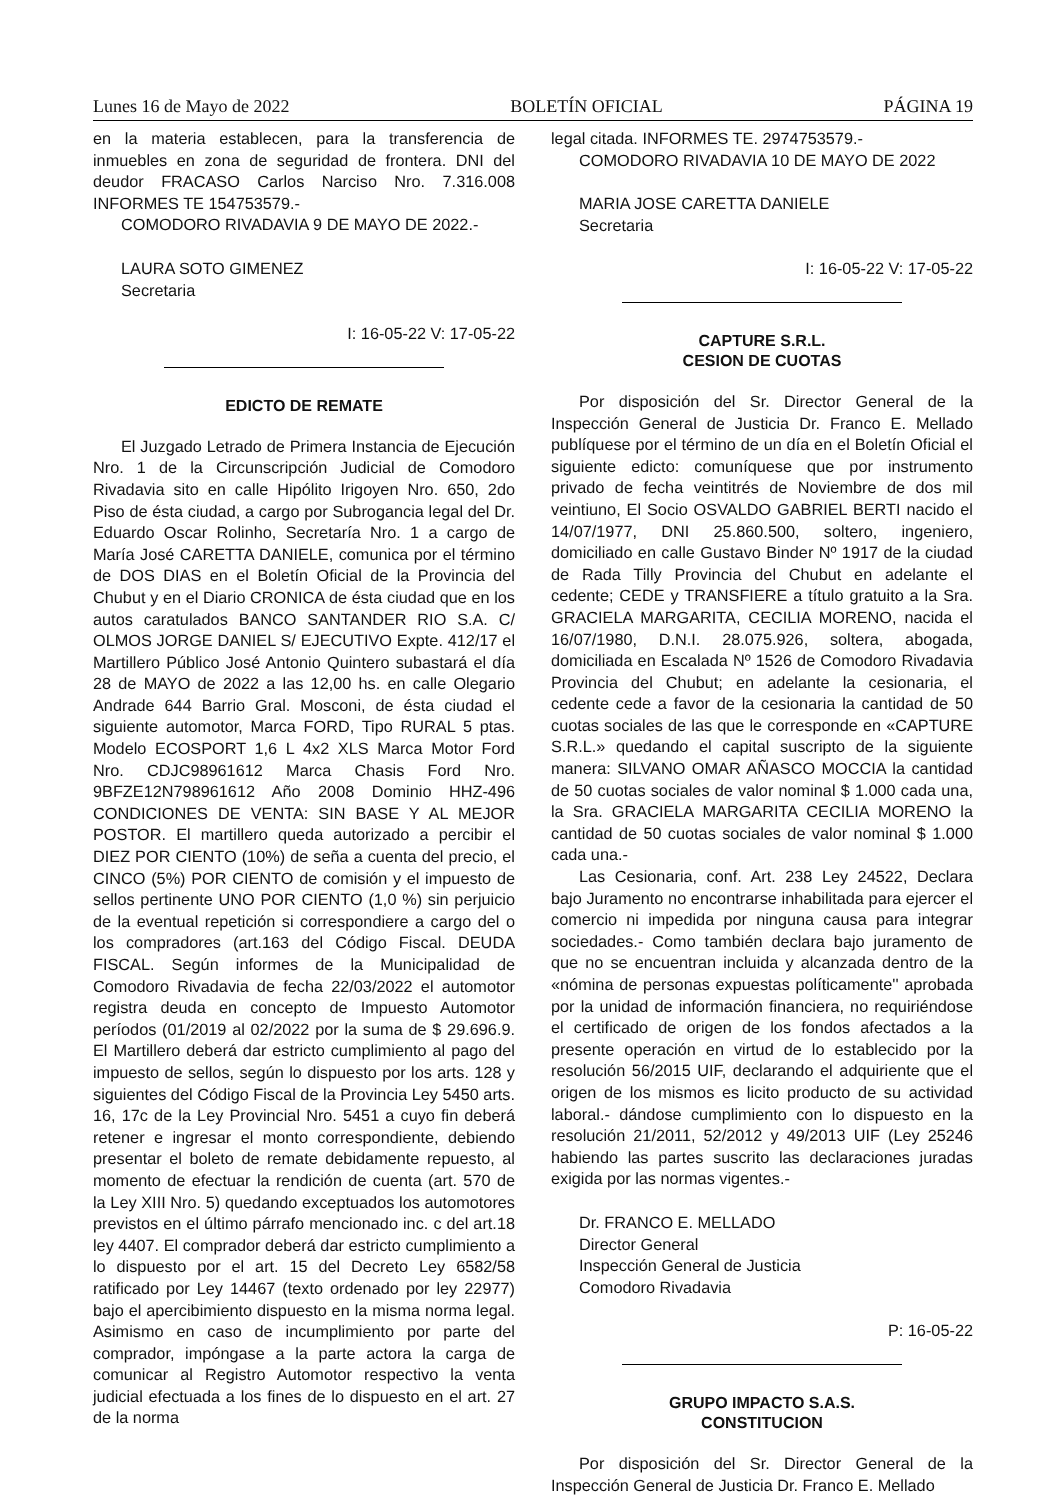Lunes 16 de Mayo de 2022 BOLETÍN OFICIAL PÁGINA 19
en la materia establecen, para la transferencia de inmuebles en zona de seguridad de frontera. DNI del deudor FRACASO Carlos Narciso Nro. 7.316.008 INFORMES TE 154753579.-
COMODORO RIVADAVIA 9 DE MAYO DE 2022.-
LAURA SOTO GIMENEZ
Secretaria
I: 16-05-22 V: 17-05-22
EDICTO DE REMATE
El Juzgado Letrado de Primera Instancia de Ejecución Nro. 1 de la Circunscripción Judicial de Comodoro Rivadavia sito en calle Hipólito Irigoyen Nro. 650, 2do Piso de ésta ciudad, a cargo por Subrogancia legal del Dr. Eduardo Oscar Rolinho, Secretaría Nro. 1 a cargo de María José CARETTA DANIELE, comunica por el término de DOS DIAS en el Boletín Oficial de la Provincia del Chubut y en el Diario CRONICA de ésta ciudad que en los autos caratulados BANCO SANTANDER RIO S.A. C/ OLMOS JORGE DANIEL S/ EJECUTIVO Expte. 412/17 el Martillero Público José Antonio Quintero subastará el día 28 de MAYO de 2022 a las 12,00 hs. en calle Olegario Andrade 644 Barrio Gral. Mosconi, de ésta ciudad el siguiente automotor, Marca FORD, Tipo RURAL 5 ptas. Modelo ECOSPORT 1,6 L 4x2 XLS Marca Motor Ford Nro. CDJC98961612 Marca Chasis Ford Nro. 9BFZE12N798961612 Año 2008 Dominio HHZ-496 CONDICIONES DE VENTA: SIN BASE Y AL MEJOR POSTOR. El martillero queda autorizado a percibir el DIEZ POR CIENTO (10%) de seña a cuenta del precio, el CINCO (5%) POR CIENTO de comisión y el impuesto de sellos pertinente UNO POR CIENTO (1,0 %) sin perjuicio de la eventual repetición si correspondiere a cargo del o los compradores (art.163 del Código Fiscal. DEUDA FISCAL. Según informes de la Municipalidad de Comodoro Rivadavia de fecha 22/03/2022 el automotor registra deuda en concepto de Impuesto Automotor períodos (01/2019 al 02/2022 por la suma de $ 29.696.9. El Martillero deberá dar estricto cumplimiento al pago del impuesto de sellos, según lo dispuesto por los arts. 128 y siguientes del Código Fiscal de la Provincia Ley 5450 arts. 16, 17c de la Ley Provincial Nro. 5451 a cuyo fin deberá retener e ingresar el monto correspondiente, debiendo presentar el boleto de remate debidamente repuesto, al momento de efectuar la rendición de cuenta (art. 570 de la Ley XIII Nro. 5) quedando exceptuados los automotores previstos en el último párrafo mencionado inc. c del art.18 ley 4407. El comprador deberá dar estricto cumplimiento a lo dispuesto por el art. 15 del Decreto Ley 6582/58 ratificado por Ley 14467 (texto ordenado por ley 22977) bajo el apercibimiento dispuesto en la misma norma legal. Asimismo en caso de incumplimiento por parte del comprador, impóngase a la parte actora la carga de comunicar al Registro Automotor respectivo la venta judicial efectuada a los fines de lo dispuesto en el art. 27 de la norma
legal citada. INFORMES TE. 2974753579.-
COMODORO RIVADAVIA 10 DE MAYO DE 2022
MARIA JOSE CARETTA DANIELE
Secretaria
I: 16-05-22 V: 17-05-22
CAPTURE S.R.L.
CESION DE CUOTAS
Por disposición del Sr. Director General de la Inspección General de Justicia Dr. Franco E. Mellado publíquese por el término de un día en el Boletín Oficial el siguiente edicto: comuníquese que por instrumento privado de fecha veintitrés de Noviembre de dos mil veintiuno, El Socio OSVALDO GABRIEL BERTI nacido el 14/07/1977, DNI 25.860.500, soltero, ingeniero, domiciliado en calle Gustavo Binder Nº 1917 de la ciudad de Rada Tilly Provincia del Chubut en adelante el cedente; CEDE y TRANSFIERE a título gratuito a la Sra. GRACIELA MARGARITA, CECILIA MORENO, nacida el 16/07/1980, D.N.I. 28.075.926, soltera, abogada, domiciliada en Escalada Nº 1526 de Comodoro Rivadavia Provincia del Chubut; en adelante la cesionaria, el cedente cede a favor de la cesionaria la cantidad de 50 cuotas sociales de las que le corresponde en «CAPTURE S.R.L.» quedando el capital suscripto de la siguiente manera: SILVANO OMAR AÑASCO MOCCIA la cantidad de 50 cuotas sociales de valor nominal $ 1.000 cada una, la Sra. GRACIELA MARGARITA CECILIA MORENO la cantidad de 50 cuotas sociales de valor nominal $ 1.000 cada una.-
Las Cesionaria, conf. Art. 238 Ley 24522, Declara bajo Juramento no encontrarse inhabilitada para ejercer el comercio ni impedida por ninguna causa para integrar sociedades.- Como también declara bajo juramento de que no se encuentran incluida y alcanzada dentro de la «nómina de personas expuestas políticamente'' aprobada por la unidad de información financiera, no requiriéndose el certificado de origen de los fondos afectados a la presente operación en virtud de lo establecido por la resolución 56/2015 UIF, declarando el adquiriente que el origen de los mismos es licito producto de su actividad laboral.- dándose cumplimiento con lo dispuesto en la resolución 21/2011, 52/2012 y 49/2013 UIF (Ley 25246 habiendo las partes suscrito las declaraciones juradas exigida por las normas vigentes.-
Dr. FRANCO E. MELLADO
Director General
Inspección General de Justicia
Comodoro Rivadavia
P: 16-05-22
GRUPO IMPACTO S.A.S.
CONSTITUCION
Por disposición del Sr. Director General de la Inspección General de Justicia Dr. Franco E. Mellado